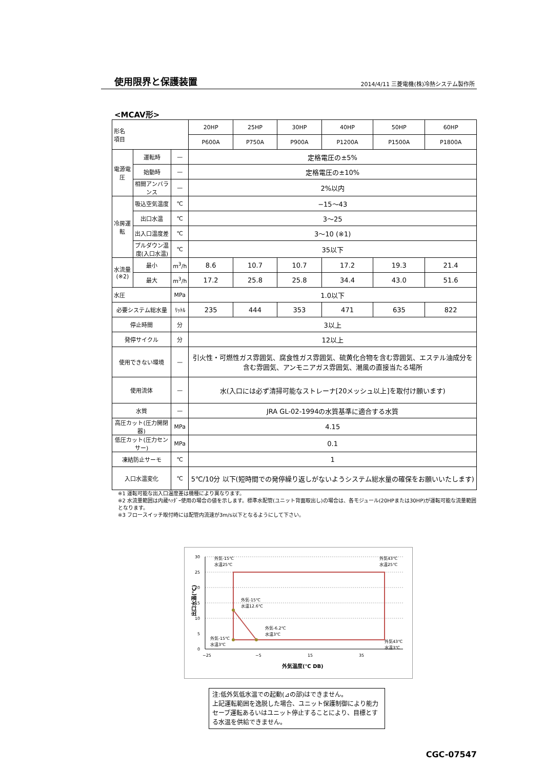使用限界と保護装置
2014/4/11 三菱電機(株)冷熱システム製作所
<MCAV形>
| 形名 項目 | | | 20HP | 25HP | 30HP | 40HP | 50HP | 60HP |
| --- | --- | --- | --- | --- | --- | --- | --- | --- |
| | | | P600A | P750A | P900A | P1200A | P1500A | P1800A |
| 電源電圧 | 運転時 | — | 定格電圧の±5% | | | | | |
| | 始動時 | — | 定格電圧の±10% | | | | | |
| | 相間アンバランス | — | 2%以内 | | | | | |
| 冷房運転 | 吸込空気温度 | ℃ | −15〜43 | | | | | |
| | 出口水温 | ℃ | 3〜25 | | | | | |
| | 出入口温度差 | ℃ | 3〜10 (※1) | | | | | |
| | プルダウン温度(入口水温) | ℃ | 35以下 | | | | | |
| 水流量 (※2) | 最小 | m<sup>3</sup>/h | 8.6 | 10.7 | 10.7 | 17.2 | 19.3 | 21.4 |
| | 最大 | m<sup>3</sup>/h | 17.2 | 25.8 | 25.8 | 34.4 | 43.0 | 51.6 |
| 水圧 | | MPa | 1.0以下 | | | | | |
| 必要システム総水量 | | ﾘｯﾄﾙ | 235 | 444 | 353 | 471 | 635 | 822 |
| 停止時間 | | 分 | 3以上 | | | | | |
| 発停サイクル | | 分 | 12以上 | | | | | |
| 使用できない環境 | | — | 引火性・可燃性ガス雰囲気、腐食性ガス雰囲気、硫黄化合物を含む雰囲気、エステル油成分を含む雰囲気、アンモニアガス雰囲気、潮風の直接当たる場所 | | | | | |
| 使用流体 | | — | 水(入口には必ず清掃可能なストレーナ[20メッシュ以上]を取付け願います) | | | | | |
| 水質 | | — | JRA GL-02-1994の水質基準に適合する水質 | | | | | |
| 高圧カット(圧力開閉器) | | MPa | 4.15 | | | | | |
| 低圧カット(圧力センサー) | | MPa | 0.1 | | | | | |
| 凍結防止サーモ | | ℃ | 1 | | | | | |
| 入口水温変化 | | ℃ | 5℃/10分 以下(短時間での発停繰り返しがないようシステム総水量の確保をお願いいたします) | | | | | |
※1 運転可能な出入口温度差は機種により異なります。
※2 水流量範囲は内蔵ﾍｯﾀﾞｰ使用の場合の値を示します。標準水配管(ユニット背面取出し)の場合は、各モジュール(20HPまたは30HP)が運転可能な流量範囲となります。
※3 フロースイッチ取付時には配管内流速が3m/s以下となるようにして下さい。
出口水温(℃)
30
25
20
15
10
5
0
−25
−5
15
35
外気温度(℃ DB)
外気-15℃
水温25℃
外気43℃
水温25℃
外気-15℃
水温12.6℃
外気-6.2℃
水温3℃
外気-15℃
水温3℃
外気43℃
水温3℃
注:低外気低水温での起動(⊿の部)はできません。
上記運転範囲を逸脱した場合、ユニット保護制御により能力セーブ運転あるいはユニット停止することにより、目標とする水温を供給できません。
CGC-07547